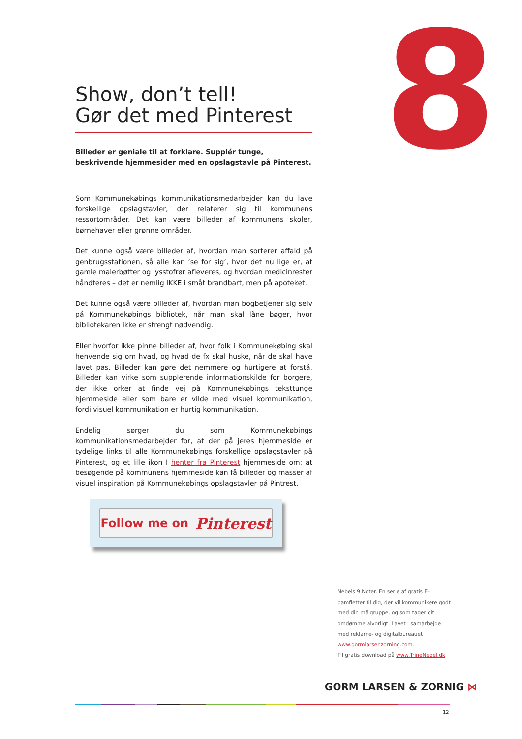8
Show, don’t tell!
Gør det med Pinterest
Billeder er geniale til at forklare. Supplér tunge, beskrivende hjemmesider med en opslagstavle på Pinterest.
Som Kommunekøbings kommunikationsmedarbejder kan du lave forskellige opslagstavler, der relaterer sig til kommunens ressortområder. Det kan være billeder af kommunens skoler, børnehaver eller grønne områder.
Det kunne også være billeder af, hvordan man sorterer affald på genbrugsstationen, så alle kan ’se for sig’, hvor det nu lige er, at gamle malerbøtter og lysstofrør afleveres, og hvordan medicinrester håndteres – det er nemlig IKKE i småt brandbart, men på apoteket.
Det kunne også være billeder af, hvordan man bogbetjener sig selv på Kommunekøbings bibliotek, når man skal låne bøger, hvor bibliotekaren ikke er strengt nødvendig.
Eller hvorfor ikke pinne billeder af, hvor folk i Kommunekøbing skal henvende sig om hvad, og hvad de fx skal huske, når de skal have lavet pas. Billeder kan gøre det nemmere og hurtigere at forstå. Billeder kan virke som supplerende informationskilde for borgere, der ikke orker at finde vej på Kommunekøbings teksttunge hjemmeside eller som bare er vilde med visuel kommunikation, fordi visuel kommunikation er hurtig kommunikation.
Endelig sørger du som Kommunekøbings kommunikationsmedarbejder for, at der på jeres hjemmeside er tydelige links til alle Kommunekøbings forskellige opslagstavler på Pinterest, og et lille ikon I henter fra Pinterest hjemmeside om: at besøgende på kommunens hjemmeside kan få billeder og masser af visuel inspiration på Kommunekøbings opslagstavler på Pintrest.
Follow me on Pinterest
Nebels 9 Noter. En serie af gratis E-pamfletter til dig, der vil kommunikere godt med din målgruppe, og som tager dit omdømme alvorligt. Lavet i samarbejde med reklame- og digitalbureauet www.gormlarsenzorning.com.
Til gratis download på www.TrineNebel.dk
GORM LARSEN & ZORNIG ⋈
12